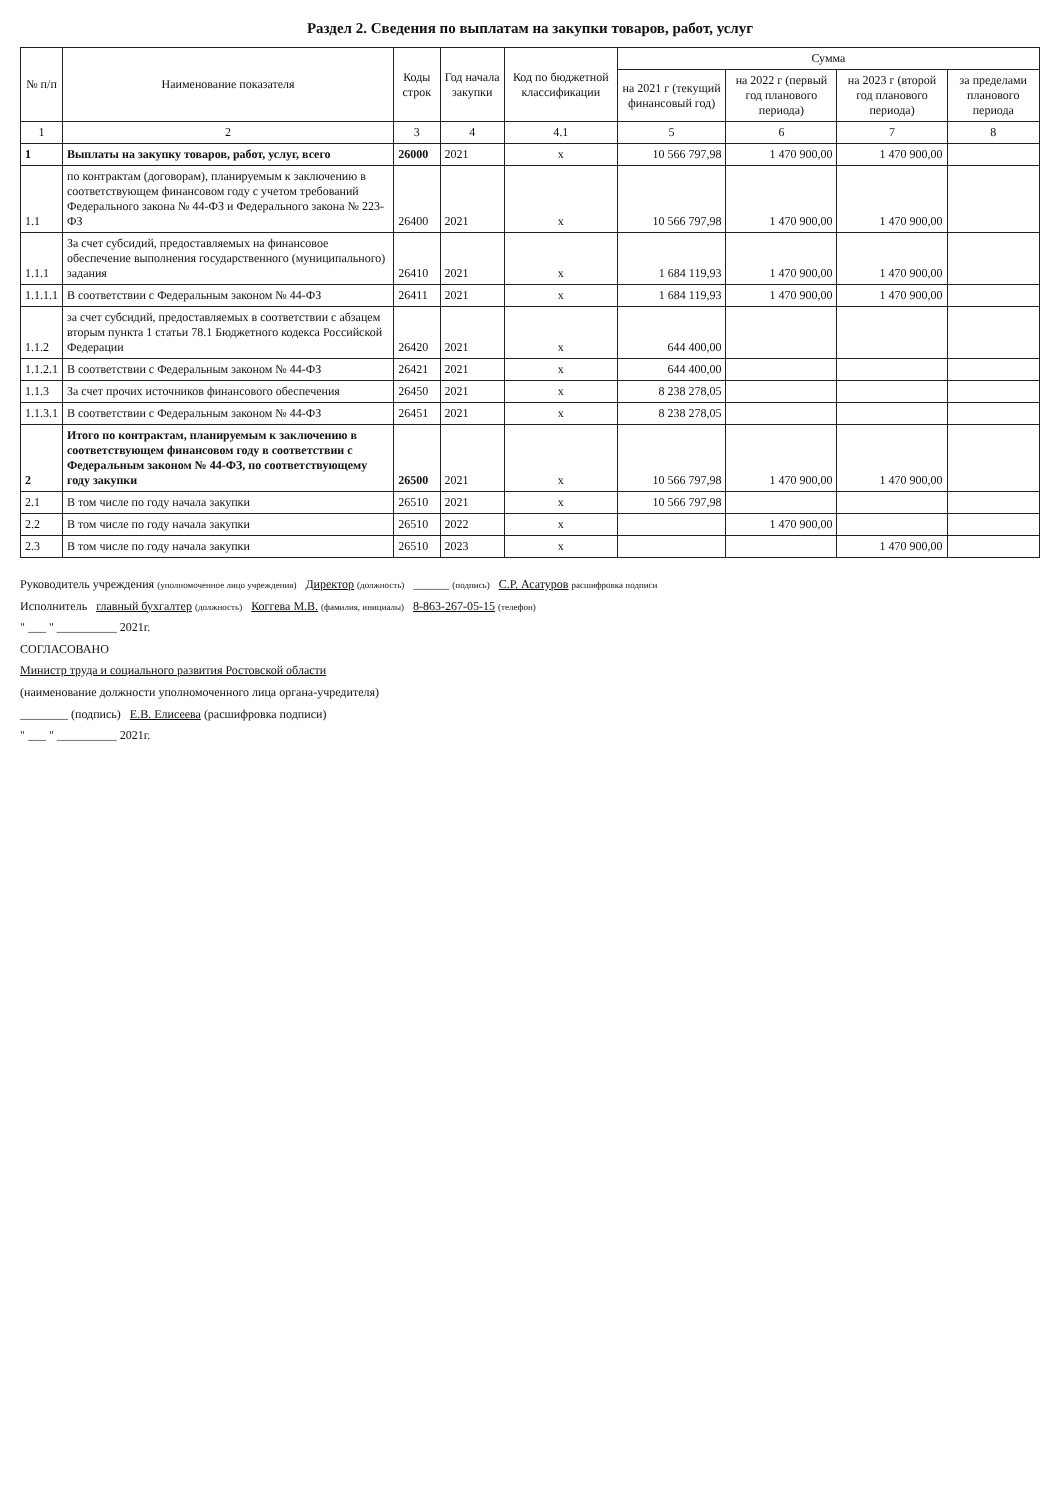Раздел 2. Сведения по выплатам на закупки товаров, работ, услуг
| № п/п | Наименование показателя | Коды строк | Год начала закупки | Код по бюджетной классификации | Сумма | | | |
| --- | --- | --- | --- | --- | --- | --- | --- | --- |
| | | | | | на 2021 г (текущий финансовый год) | на 2022 г (первый год планового периода) | на 2023 г (второй год планового периода) | за пределами планового периода |
| 1 | 2 | 3 | 4 | 4.1 | 5 | 6 | 7 | 8 |
| 1 | Выплаты на закупку товаров, работ, услуг, всего | 26000 | 2021 | x | 10 566 797,98 | 1 470 900,00 | 1 470 900,00 | |
| 1.1 | по контрактам (договорам), планируемым к заключению в соответствующем финансовом году с учетом требований Федерального закона № 44-ФЗ и Федерального закона № 223-ФЗ | 26400 | 2021 | x | 10 566 797,98 | 1 470 900,00 | 1 470 900,00 | |
| 1.1.1 | За счет субсидий, предоставляемых на финансовое обеспечение выполнения государственного (муниципального) задания | 26410 | 2021 | x | 1 684 119,93 | 1 470 900,00 | 1 470 900,00 | |
| 1.1.1.1 | В соответствии с Федеральным законом № 44-ФЗ | 26411 | 2021 | x | 1 684 119,93 | 1 470 900,00 | 1 470 900,00 | |
| 1.1.2 | за счет субсидий, предоставляемых в соответствии с абзацем вторым пункта 1 статьи 78.1 Бюджетного кодекса Российской Федерации | 26420 | 2021 | x | 644 400,00 | | | |
| 1.1.2.1 | В соответствии с Федеральным законом № 44-ФЗ | 26421 | 2021 | x | 644 400,00 | | | |
| 1.1.3 | За счет прочих источников финансового обеспечения | 26450 | 2021 | x | 8 238 278,05 | | | |
| 1.1.3.1 | В соответствии с Федеральным законом № 44-ФЗ | 26451 | 2021 | x | 8 238 278,05 | | | |
| 2 | Итого по контрактам, планируемым к заключению в соответствующем финансовом году в соответствии с Федеральным законом № 44-ФЗ, по соответствующему году закупки | 26500 | 2021 | x | 10 566 797,98 | 1 470 900,00 | 1 470 900,00 | |
| 2.1 | В том числе по году начала закупки | 26510 | 2021 | x | 10 566 797,98 | | | |
| 2.2 | В том числе по году начала закупки | 26510 | 2022 | x | | 1 470 900,00 | | |
| 2.3 | В том числе по году начала закупки | 26510 | 2023 | x | | | 1 470 900,00 | |
Руководитель учреждения (уполномоченное лицо учреждения) Директор (должность) ______ (подпись) С.Р. Асатуров расшифровка подписи
Исполнитель главный бухгалтер (должность) Коггева М.В. (фамилия, инициалы) 8-863-267-05-15 (телефон)
" ___ " __________ 2021г.
СОГЛАСОВАНО
Министр труда и социального развития Ростовской области
(наименование должности уполномоченного лица органа-учредителя)
________ (подпись) Е.В. Елисеева (расшифровка подписи)
" ___ " __________ 2021г.